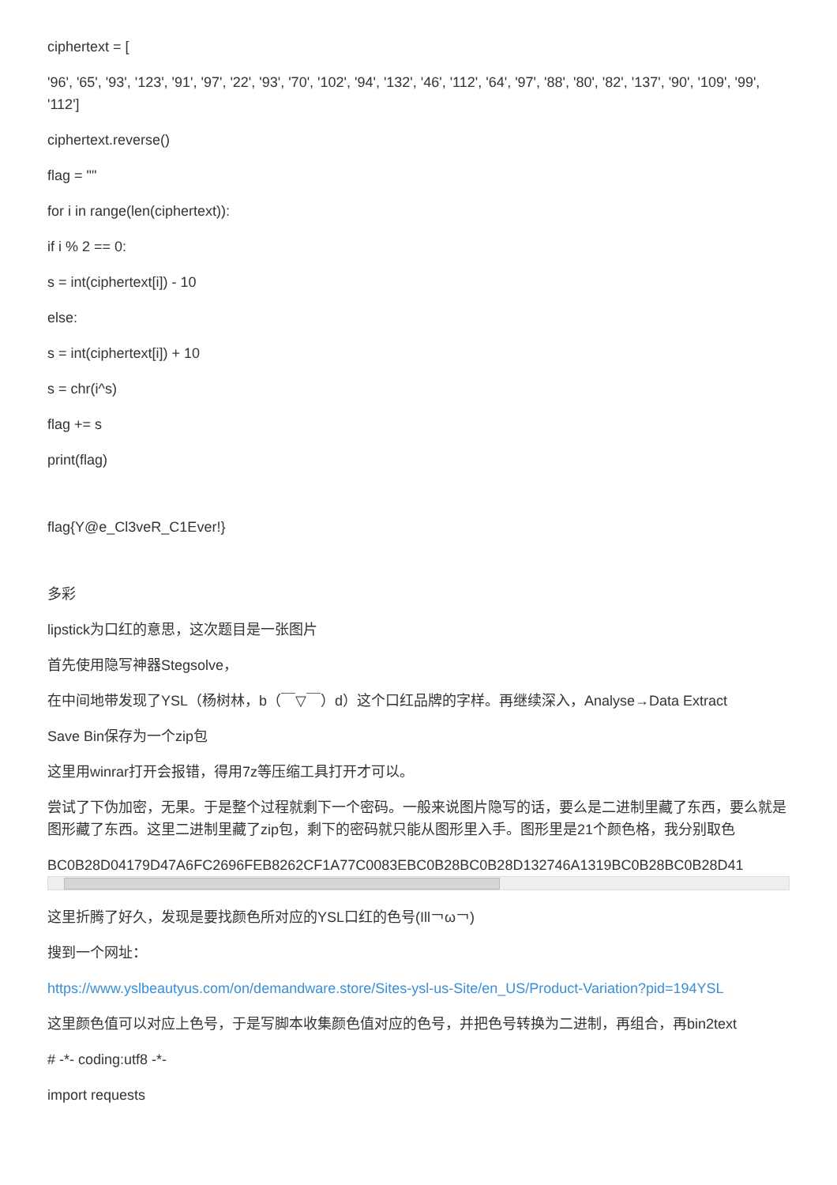ciphertext = [
'96', '65', '93', '123', '91', '97', '22', '93', '70', '102', '94', '132', '46', '112', '64', '97', '88', '80', '82', '137', '90', '109', '99', '112']
ciphertext.reverse()
flag = ""
for i in range(len(ciphertext)):
if i % 2 == 0:
s = int(ciphertext[i]) - 10
else:
s = int(ciphertext[i]) + 10
s = chr(i^s)
flag += s
print(flag)
flag{Y@e_Cl3veR_C1Ever!}
多彩
lipstick为口红的意思，这次题目是一张图片
首先使用隐写神器Stegsolve，
在中间地带发现了YSL（杨树林，b（￣▽￣）d）这个口红品牌的字样。再继续深入，Analyse→Data Extract
Save Bin保存为一个zip包
这里用winrar打开会报错，得用7z等压缩工具打开才可以。
尝试了下伪加密，无果。于是整个过程就剩下一个密码。一般来说图片隐写的话，要么是二进制里藏了东西，要么就是图形藏了东西。这里二进制里藏了zip包，剩下的密码就只能从图形里入手。图形里是21个颜色格，我分别取色
BC0B28D04179D47A6FC2696FEB8262CF1A77C0083EBC0B28BC0B28D132746A1319BC0B28BC0B28D41
这里折腾了好久，发现是要找颜色所对应的YSL口红的色号(Ill￢ω￢)
搜到一个网址：
https://www.yslbeautyus.com/on/demandware.store/Sites-ysl-us-Site/en_US/Product-Variation?pid=194YSL
这里颜色值可以对应上色号，于是写脚本收集颜色值对应的色号，并把色号转换为二进制，再组合，再bin2text
# -*- coding:utf8 -*-
import requests